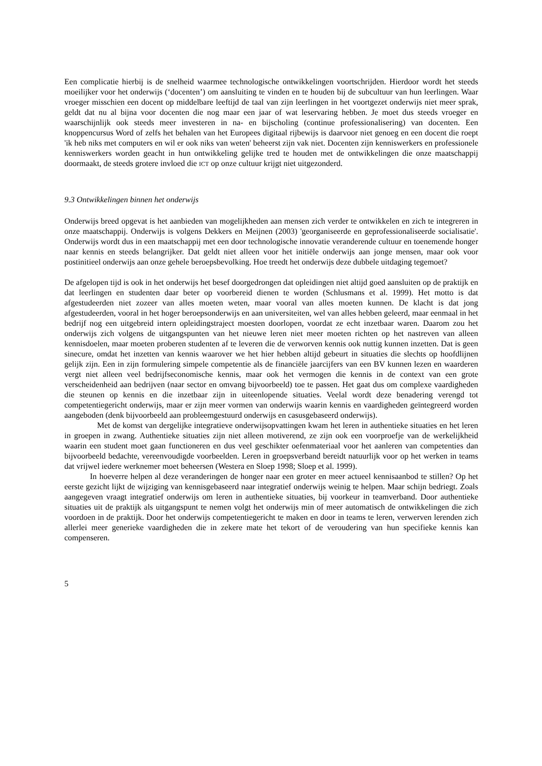Een complicatie hierbij is de snelheid waarmee technologische ontwikkelingen voortschrijden. Hierdoor wordt het steeds moeilijker voor het onderwijs (‘docenten’) om aansluiting te vinden en te houden bij de subcultuur van hun leerlingen. Waar vroeger misschien een docent op middelbare leeftijd de taal van zijn leerlingen in het voortgezet onderwijs niet meer sprak, geldt dat nu al bijna voor docenten die nog maar een jaar of wat leservaring hebben. Je moet dus steeds vroeger en waarschijnlijk ook steeds meer investeren in na- en bijscholing (continue professionalisering) van docenten. Een knoppencursus Word of zelfs het behalen van het Europees digitaal rijbewijs is daarvoor niet genoeg en een docent die roept 'ik heb niks met computers en wil er ook niks van weten' beheerst zijn vak niet. Docenten zijn kenniswerkers en professionele kenniswerkers worden geacht in hun ontwikkeling gelijke tred te houden met de ontwikkelingen die onze maatschappij doormaakt, de steeds grotere invloed die ICT op onze cultuur krijgt niet uitgezonderd.
9.3 Ontwikkelingen binnen het onderwijs
Onderwijs breed opgevat is het aanbieden van mogelijkheden aan mensen zich verder te ontwikkelen en zich te integreren in onze maatschappij. Onderwijs is volgens Dekkers en Meijnen (2003) 'georganiseerde en geprofessionaliseerde socialisatie'. Onderwijs wordt dus in een maatschappij met een door technologische innovatie veranderende cultuur en toenemende honger naar kennis en steeds belangrijker. Dat geldt niet alleen voor het initiële onderwijs aan jonge mensen, maar ook voor postinitieel onderwijs aan onze gehele beroepsbevolking. Hoe treedt het onderwijs deze dubbele uitdaging tegemoet?
De afgelopen tijd is ook in het onderwijs het besef doorgedrongen dat opleidingen niet altijd goed aansluiten op de praktijk en dat leerlingen en studenten daar beter op voorbereid dienen te worden (Schlusmans et al. 1999). Het motto is dat afgestudeerden niet zozeer van alles moeten weten, maar vooral van alles moeten kunnen. De klacht is dat jong afgestudeerden, vooral in het hoger beroepsonderwijs en aan universiteiten, wel van alles hebben geleerd, maar eenmaal in het bedrijf nog een uitgebreid intern opleidingstraject moesten doorlopen, voordat ze echt inzetbaar waren. Daarom zou het onderwijs zich volgens de uitgangspunten van het nieuwe leren niet meer moeten richten op het nastreven van alleen kennisdoelen, maar moeten proberen studenten af te leveren die de verworven kennis ook nuttig kunnen inzetten. Dat is geen sinecure, omdat het inzetten van kennis waarover we het hier hebben altijd gebeurt in situaties die slechts op hoofdlijnen gelijk zijn. Een in zijn formulering simpele competentie als de financiële jaarcijfers van een BV kunnen lezen en waarderen vergt niet alleen veel bedrijfseconomische kennis, maar ook het vermogen die kennis in de context van een grote verscheidenheid aan bedrijven (naar sector en omvang bijvoorbeeld) toe te passen. Het gaat dus om complexe vaardigheden die steunen op kennis en die inzetbaar zijn in uiteenlopende situaties. Veelal wordt deze benadering verengd tot competentiegericht onderwijs, maar er zijn meer vormen van onderwijs waarin kennis en vaardigheden geïntegreerd worden aangeboden (denk bijvoorbeeld aan probleemgestuurd onderwijs en casusgebaseerd onderwijs).
Met de komst van dergelijke integratieve onderwijsopvattingen kwam het leren in authentieke situaties en het leren in groepen in zwang. Authentieke situaties zijn niet alleen motiverend, ze zijn ook een voorproefje van de werkelijkheid waarin een student moet gaan functioneren en dus veel geschikter oefenmateriaal voor het aanleren van competenties dan bijvoorbeeld bedachte, vereenvoudigde voorbeelden. Leren in groepsverband bereidt natuurlijk voor op het werken in teams dat vrijwel iedere werknemer moet beheersen (Westera en Sloep 1998; Sloep et al. 1999).
In hoeverre helpen al deze veranderingen de honger naar een groter en meer actueel kennisaanbod te stillen? Op het eerste gezicht lijkt de wijziging van kennisgebaseerd naar integratief onderwijs weinig te helpen. Maar schijn bedriegt. Zoals aangegeven vraagt integratief onderwijs om leren in authentieke situaties, bij voorkeur in teamverband. Door authentieke situaties uit de praktijk als uitgangspunt te nemen volgt het onderwijs min of meer automatisch de ontwikkelingen die zich voordoen in de praktijk. Door het onderwijs competentiegericht te maken en door in teams te leren, verwerven lerenden zich allerlei meer generieke vaardigheden die in zekere mate het tekort of de veroudering van hun specifieke kennis kan compenseren.
5